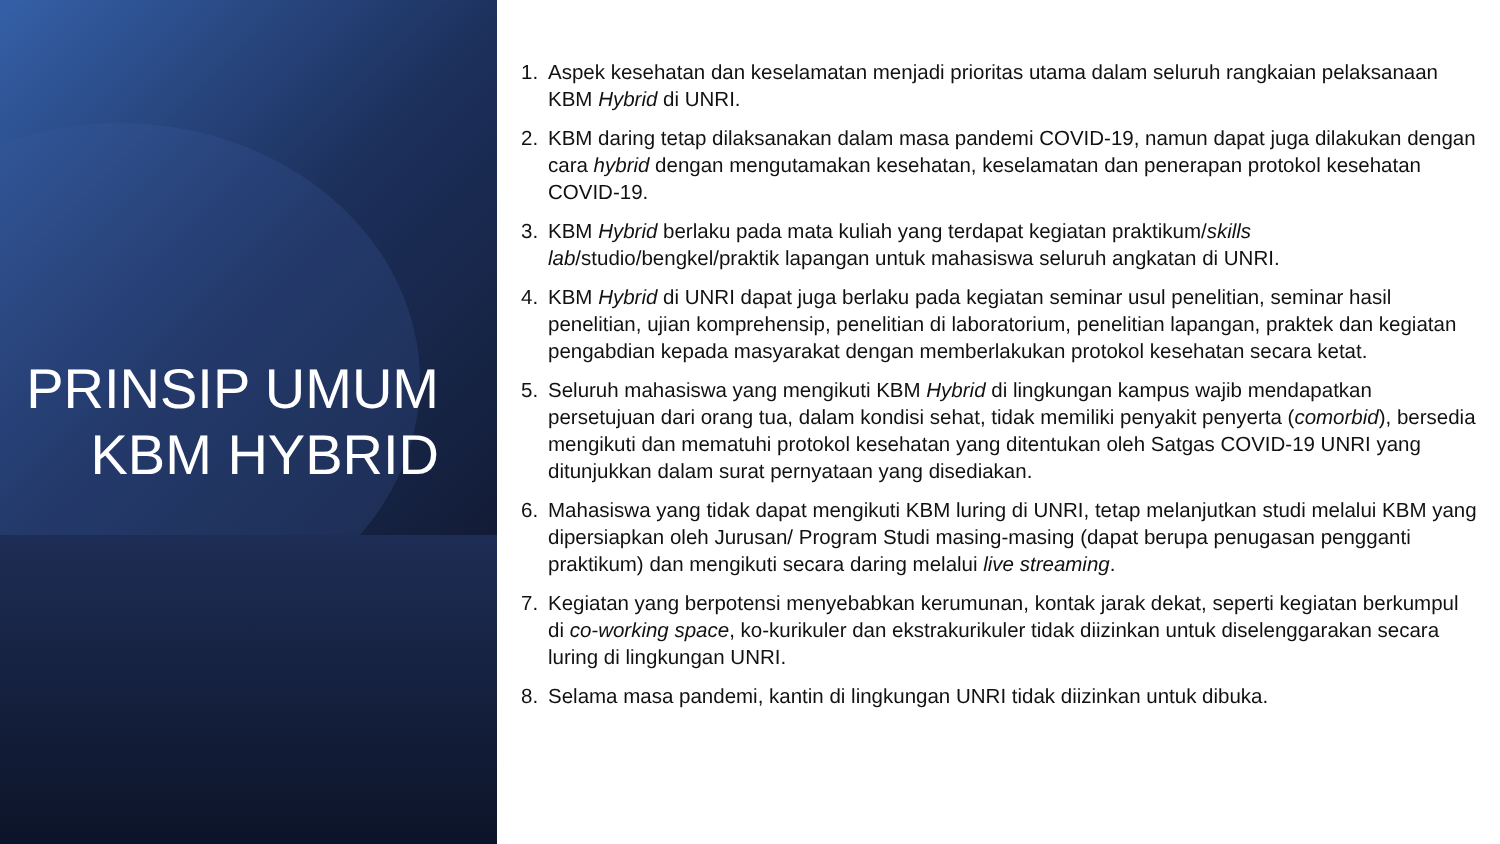PRINSIP UMUM
KBM HYBRID
1. Aspek kesehatan dan keselamatan menjadi prioritas utama dalam seluruh rangkaian pelaksanaan KBM Hybrid di UNRI.
2. KBM daring tetap dilaksanakan dalam masa pandemi COVID-19, namun dapat juga dilakukan dengan cara hybrid dengan mengutamakan kesehatan, keselamatan dan penerapan protokol kesehatan COVID-19.
3. KBM Hybrid berlaku pada mata kuliah yang terdapat kegiatan praktikum/skills lab/studio/bengkel/praktik lapangan untuk mahasiswa seluruh angkatan di UNRI.
4. KBM Hybrid di UNRI dapat juga berlaku pada kegiatan seminar usul penelitian, seminar hasil penelitian, ujian komprehensip, penelitian di laboratorium, penelitian lapangan, praktek dan kegiatan pengabdian kepada masyarakat dengan memberlakukan protokol kesehatan secara ketat.
5. Seluruh mahasiswa yang mengikuti KBM Hybrid di lingkungan kampus wajib mendapatkan persetujuan dari orang tua, dalam kondisi sehat, tidak memiliki penyakit penyerta (comorbid), bersedia mengikuti dan mematuhi protokol kesehatan yang ditentukan oleh Satgas COVID-19 UNRI yang ditunjukkan dalam surat pernyataan yang disediakan.
6. Mahasiswa yang tidak dapat mengikuti KBM luring di UNRI, tetap melanjutkan studi melalui KBM yang dipersiapkan oleh Jurusan/ Program Studi masing-masing (dapat berupa penugasan pengganti praktikum) dan mengikuti secara daring melalui live streaming.
7. Kegiatan yang berpotensi menyebabkan kerumunan, kontak jarak dekat, seperti kegiatan berkumpul di co-working space, ko-kurikuler dan ekstrakurikuler tidak diizinkan untuk diselenggarakan secara luring di lingkungan UNRI.
8. Selama masa pandemi, kantin di lingkungan UNRI tidak diizinkan untuk dibuka.